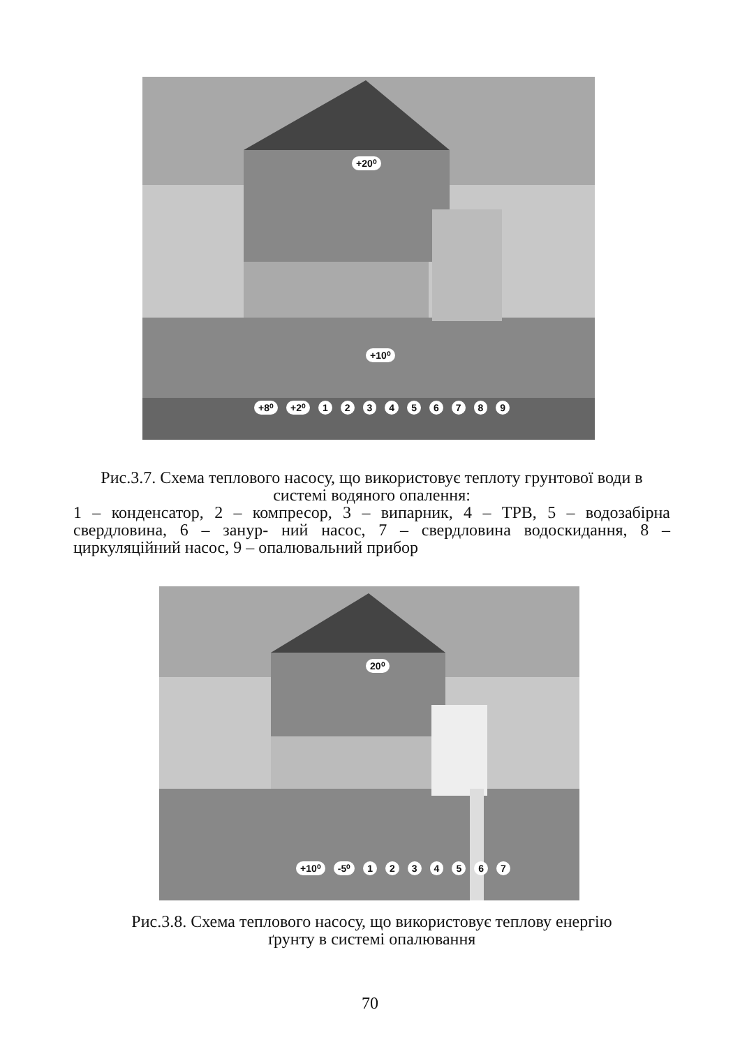+20⁰
+10⁰
+8⁰ +2⁰ 1 2 3 4 5 6 7 8 9
Рис.3.7. Схема теплового насосу, що використовує теплоту грунтової води в системі водяного опалення:
1 – конденсатор, 2 – компресор, 3 – випарник, 4 – ТРВ, 5 – водозабірна свердловина, 6 – занур- ний насос, 7 – свердловина водоскидання, 8 – циркуляційний насос, 9 – опалювальний прибор
20⁰
+10⁰ -5⁰ 1 2 3 4 5 6 7
Рис.3.8. Схема теплового насосу, що використовує теплову енергію
ґрунту в системі опалювання
70